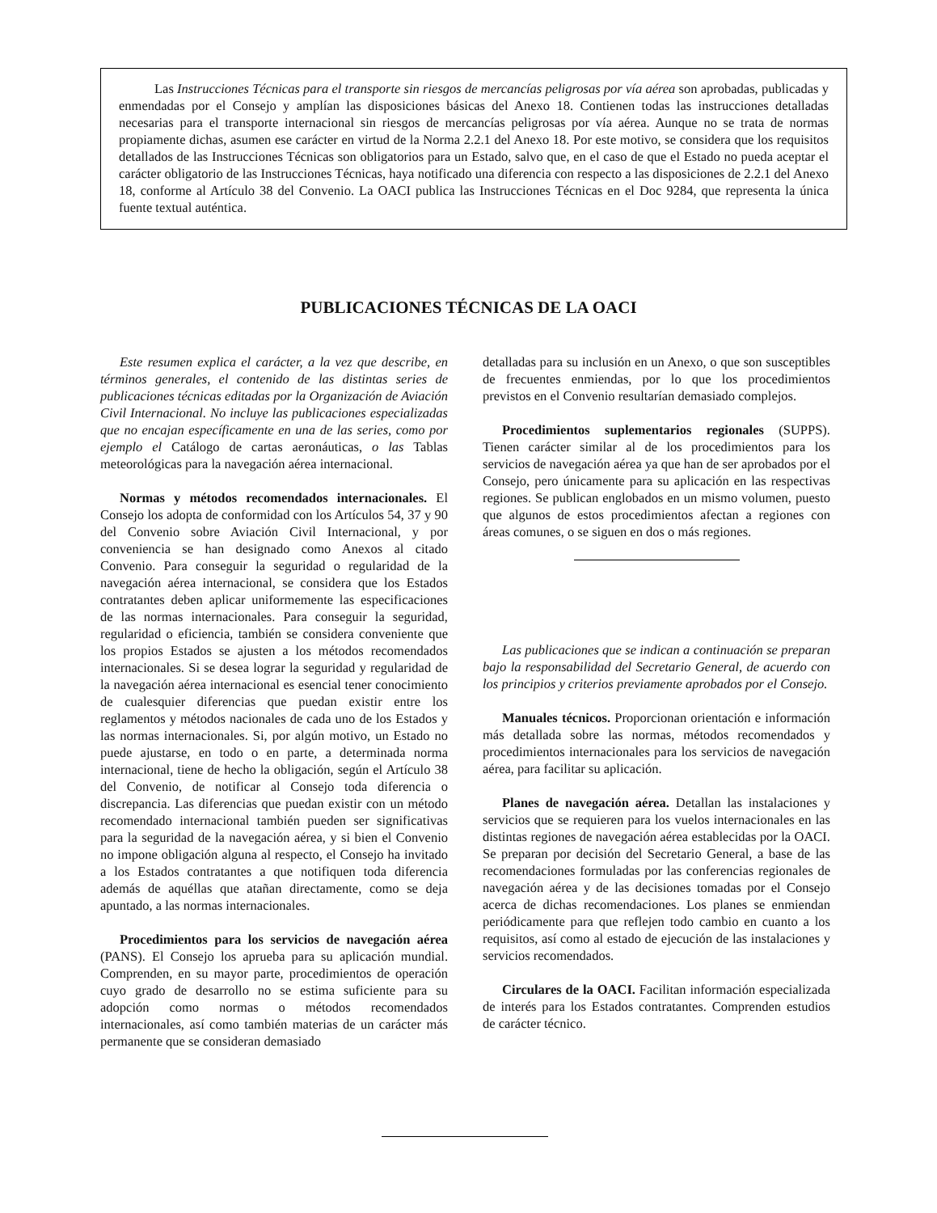Las Instrucciones Técnicas para el transporte sin riesgos de mercancías peligrosas por vía aérea son aprobadas, publicadas y enmendadas por el Consejo y amplían las disposiciones básicas del Anexo 18. Contienen todas las instrucciones detalladas necesarias para el transporte internacional sin riesgos de mercancías peligrosas por vía aérea. Aunque no se trata de normas propiamente dichas, asumen ese carácter en virtud de la Norma 2.2.1 del Anexo 18. Por este motivo, se considera que los requisitos detallados de las Instrucciones Técnicas son obligatorios para un Estado, salvo que, en el caso de que el Estado no pueda aceptar el carácter obligatorio de las Instrucciones Técnicas, haya notificado una diferencia con respecto a las disposiciones de 2.2.1 del Anexo 18, conforme al Artículo 38 del Convenio. La OACI publica las Instrucciones Técnicas en el Doc 9284, que representa la única fuente textual auténtica.
PUBLICACIONES TÉCNICAS DE LA OACI
Este resumen explica el carácter, a la vez que describe, en términos generales, el contenido de las distintas series de publicaciones técnicas editadas por la Organización de Aviación Civil Internacional. No incluye las publicaciones especializadas que no encajan específicamente en una de las series, como por ejemplo el Catálogo de cartas aeronáuticas, o las Tablas meteorológicas para la navegación aérea internacional.
Normas y métodos recomendados internacionales. El Consejo los adopta de conformidad con los Artículos 54, 37 y 90 del Convenio sobre Aviación Civil Internacional, y por conveniencia se han designado como Anexos al citado Convenio. Para conseguir la seguridad o regularidad de la navegación aérea internacional, se considera que los Estados contratantes deben aplicar uniformemente las especificaciones de las normas internacionales. Para conseguir la seguridad, regularidad o eficiencia, también se considera conveniente que los propios Estados se ajusten a los métodos recomendados internacionales. Si se desea lograr la seguridad y regularidad de la navegación aérea internacional es esencial tener conocimiento de cualesquier diferencias que puedan existir entre los reglamentos y métodos nacionales de cada uno de los Estados y las normas internacionales. Si, por algún motivo, un Estado no puede ajustarse, en todo o en parte, a determinada norma internacional, tiene de hecho la obligación, según el Artículo 38 del Convenio, de notificar al Consejo toda diferencia o discrepancia. Las diferencias que puedan existir con un método recomendado internacional también pueden ser significativas para la seguridad de la navegación aérea, y si bien el Convenio no impone obligación alguna al respecto, el Consejo ha invitado a los Estados contratantes a que notifiquen toda diferencia además de aquéllas que atañan directamente, como se deja apuntado, a las normas internacionales.
Procedimientos para los servicios de navegación aérea (PANS). El Consejo los aprueba para su aplicación mundial. Comprenden, en su mayor parte, procedimientos de operación cuyo grado de desarrollo no se estima suficiente para su adopción como normas o métodos recomendados internacionales, así como también materias de un carácter más permanente que se consideran demasiado
detalladas para su inclusión en un Anexo, o que son susceptibles de frecuentes enmiendas, por lo que los procedimientos previstos en el Convenio resultarían demasiado complejos.
Procedimientos suplementarios regionales (SUPPS). Tienen carácter similar al de los procedimientos para los servicios de navegación aérea ya que han de ser aprobados por el Consejo, pero únicamente para su aplicación en las respectivas regiones. Se publican englobados en un mismo volumen, puesto que algunos de estos procedimientos afectan a regiones con áreas comunes, o se siguen en dos o más regiones.
Las publicaciones que se indican a continuación se preparan bajo la responsabilidad del Secretario General, de acuerdo con los principios y criterios previamente aprobados por el Consejo.
Manuales técnicos. Proporcionan orientación e información más detallada sobre las normas, métodos recomendados y procedimientos internacionales para los servicios de navegación aérea, para facilitar su aplicación.
Planes de navegación aérea. Detallan las instalaciones y servicios que se requieren para los vuelos internacionales en las distintas regiones de navegación aérea establecidas por la OACI. Se preparan por decisión del Secretario General, a base de las recomendaciones formuladas por las conferencias regionales de navegación aérea y de las decisiones tomadas por el Consejo acerca de dichas recomendaciones. Los planes se enmiendan periódicamente para que reflejen todo cambio en cuanto a los requisitos, así como al estado de ejecución de las instalaciones y servicios recomendados.
Circulares de la OACI. Facilitan información especializada de interés para los Estados contratantes. Comprenden estudios de carácter técnico.